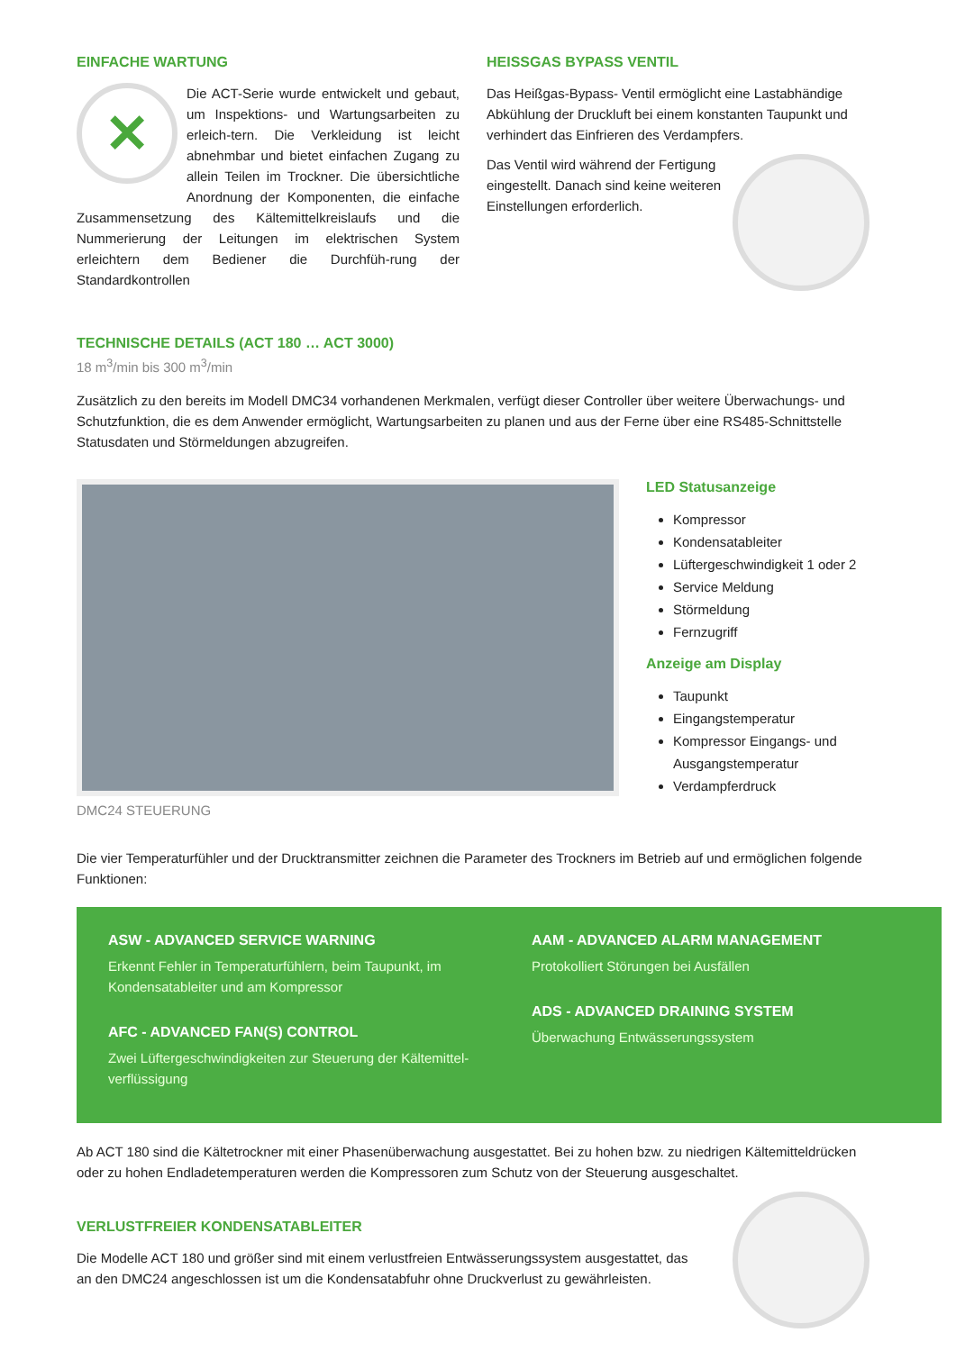EINFACHE WARTUNG
✕
Die ACT-Serie wurde entwickelt und gebaut, um Inspektions- und Wartungsarbeiten zu erleich-tern. Die Verkleidung ist leicht abnehmbar und bietet einfachen Zugang zu allein Teilen im Trockner. Die übersichtliche Anordnung der Komponenten, die einfache Zusammensetzung des Kältemittelkreislaufs und die Nummerierung der Leitungen im elektrischen System erleichtern dem Bediener die Durchfüh-rung der Standardkontrollen
HEISSGAS BYPASS VENTIL
Das Heißgas-Bypass- Ventil ermöglicht eine Lastabhändige Abkühlung der Druckluft bei einem konstanten Taupunkt und verhindert das Einfrieren des Verdampfers.
Das Ventil wird während der Fertigung eingestellt. Danach sind keine weiteren Einstellungen erforderlich.
TECHNISCHE DETAILS (ACT 180 … ACT 3000)
18 m<sup>3</sup>/min bis 300 m<sup>3</sup>/min
Zusätzlich zu den bereits im Modell DMC34 vorhandenen Merkmalen, verfügt dieser Controller über weitere Überwachungs- und Schutzfunktion, die es dem Anwender ermöglicht, Wartungsarbeiten zu planen und aus der Ferne über eine RS485-Schnittstelle Statusdaten und Störmeldungen abzugreifen.
DMC24 STEUERUNG
LED Statusanzeige
Kompressor
Kondensatableiter
Lüftergeschwindigkeit 1 oder 2
Service Meldung
Störmeldung
Fernzugriff
Anzeige am Display
Taupunkt
Eingangstemperatur
Kompressor Eingangs- und Ausgangstemperatur
Verdampferdruck
Die vier Temperaturfühler und der Drucktransmitter zeichnen die Parameter des Trockners im Betrieb auf und ermöglichen folgende Funktionen:
ASW - ADVANCED SERVICE WARNING
Erkennt Fehler in Temperaturfühlern, beim Taupunkt, im Kondensatableiter und am Kompressor
AFC - ADVANCED FAN(S) CONTROL
Zwei Lüftergeschwindigkeiten zur Steuerung der Kältemittel-verflüssigung
AAM - ADVANCED ALARM MANAGEMENT
Protokolliert Störungen bei Ausfällen
ADS - ADVANCED DRAINING SYSTEM
Überwachung Entwässerungssystem
Ab ACT 180 sind die Kältetrockner mit einer Phasenüberwachung ausgestattet. Bei zu hohen bzw. zu niedrigen Kältemitteldrücken oder zu hohen Endladetemperaturen werden die Kompressoren zum Schutz von der Steuerung ausgeschaltet.
VERLUSTFREIER KONDENSATABLEITER
Die Modelle ACT 180 und größer sind mit einem verlustfreien Entwässerungssystem ausgestattet, das an den DMC24 angeschlossen ist um die Kondensatabfuhr ohne Druckverlust zu gewährleisten.